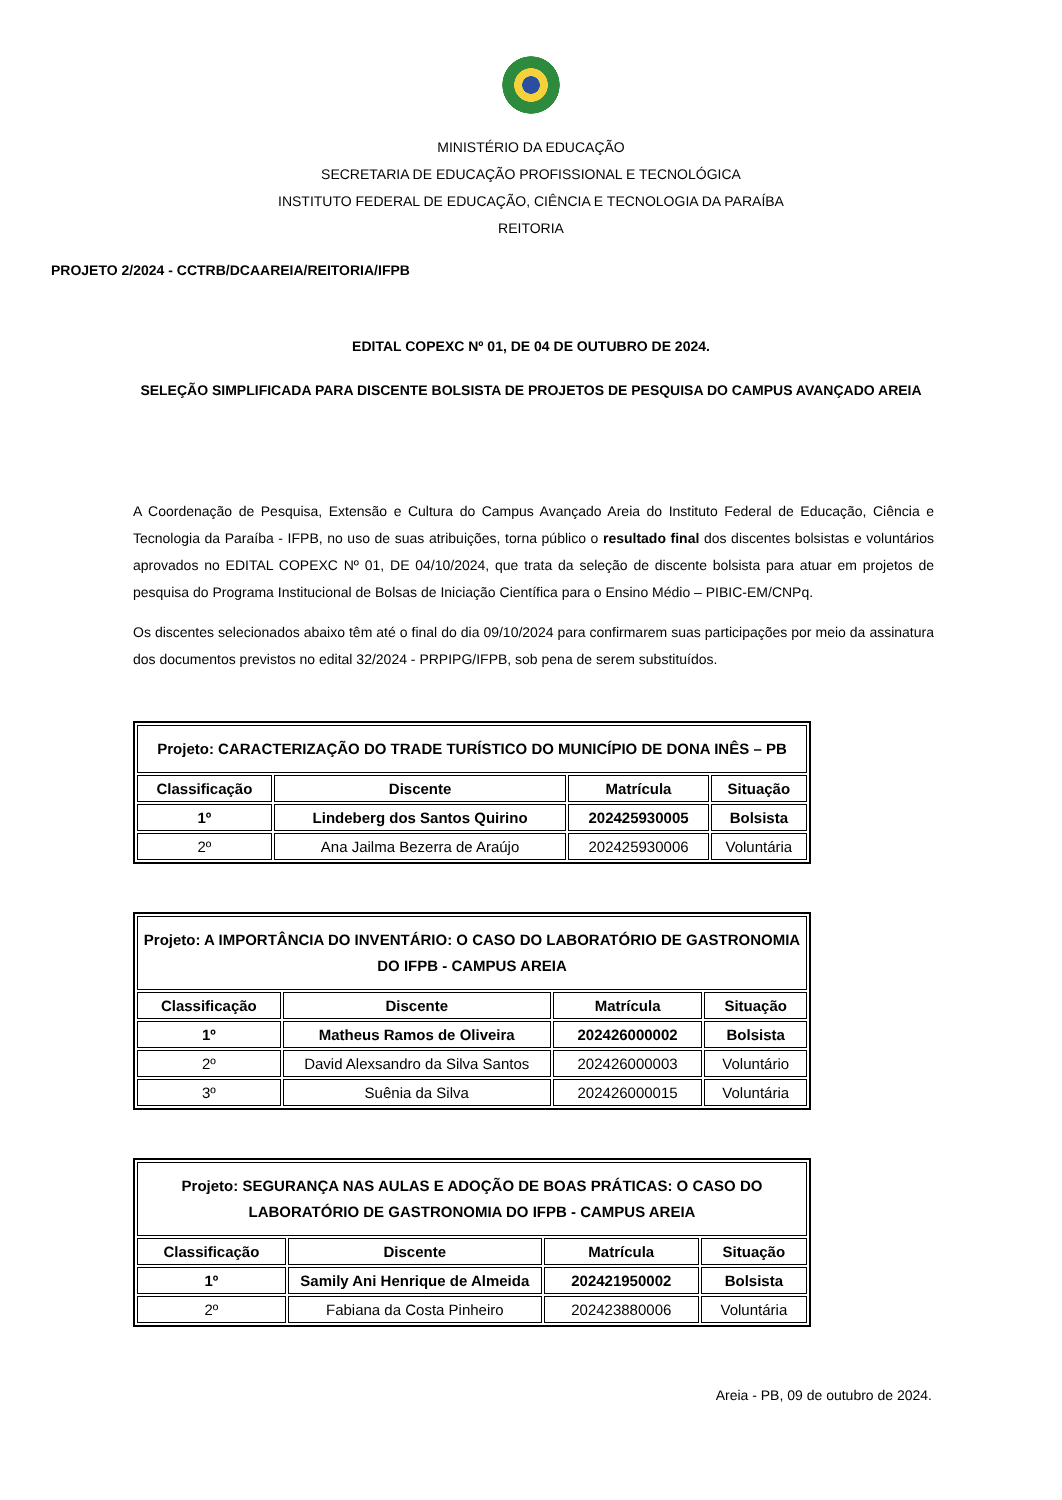MINISTÉRIO DA EDUCAÇÃO
SECRETARIA DE EDUCAÇÃO PROFISSIONAL E TECNOLÓGICA
INSTITUTO FEDERAL DE EDUCAÇÃO, CIÊNCIA E TECNOLOGIA DA PARAÍBA
REITORIA
PROJETO 2/2024 - CCTRB/DCAAREIA/REITORIA/IFPB
EDITAL COPEXC Nº 01, DE 04 DE OUTUBRO DE 2024.
SELEÇÃO SIMPLIFICADA PARA DISCENTE BOLSISTA DE PROJETOS DE PESQUISA DO CAMPUS AVANÇADO AREIA
A Coordenação de Pesquisa, Extensão e Cultura do Campus Avançado Areia do Instituto Federal de Educação, Ciência e Tecnologia da Paraíba - IFPB, no uso de suas atribuições, torna público o resultado final dos discentes bolsistas e voluntários aprovados no EDITAL COPEXC Nº 01, DE 04/10/2024, que trata da seleção de discente bolsista para atuar em projetos de pesquisa do Programa Institucional de Bolsas de Iniciação Científica para o Ensino Médio – PIBIC-EM/CNPq.
Os discentes selecionados abaixo têm até o final do dia 09/10/2024 para confirmarem suas participações por meio da assinatura dos documentos previstos no edital 32/2024 - PRPIPG/IFPB, sob pena de serem substituídos.
| Projeto: CARACTERIZAÇÃO DO TRADE TURÍSTICO DO MUNICÍPIO DE DONA INÊS – PB | | | |
| --- | --- | --- | --- |
| Classificação | Discente | Matrícula | Situação |
| 1º | Lindeberg dos Santos Quirino | 202425930005 | Bolsista |
| 2º | Ana Jailma Bezerra de Araújo | 202425930006 | Voluntária |
| Projeto: A IMPORTÂNCIA DO INVENTÁRIO: O CASO DO LABORATÓRIO DE GASTRONOMIA DO IFPB - CAMPUS AREIA | | | |
| --- | --- | --- | --- |
| Classificação | Discente | Matrícula | Situação |
| 1º | Matheus Ramos de Oliveira | 202426000002 | Bolsista |
| 2º | David Alexsandro da Silva Santos | 202426000003 | Voluntário |
| 3º | Suênia da Silva | 202426000015 | Voluntária |
| Projeto: SEGURANÇA NAS AULAS E ADOÇÃO DE BOAS PRÁTICAS: O CASO DO LABORATÓRIO DE GASTRONOMIA DO IFPB - CAMPUS AREIA | | | |
| --- | --- | --- | --- |
| Classificação | Discente | Matrícula | Situação |
| 1º | Samily Ani Henrique de Almeida | 202421950002 | Bolsista |
| 2º | Fabiana da Costa Pinheiro | 202423880006 | Voluntária |
Areia - PB, 09 de outubro de 2024.